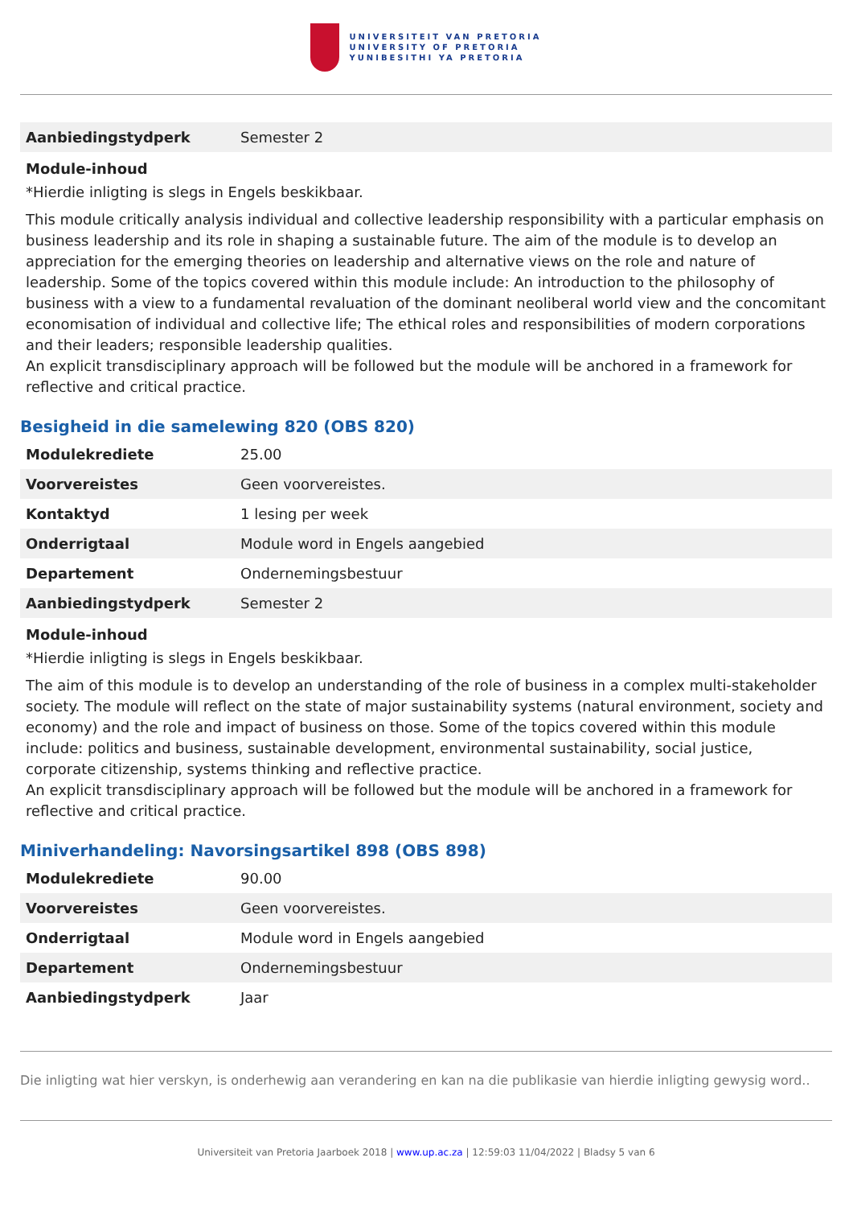UNIVERSITEIT VAN PRETORIA
UNIVERSITY OF PRETORIA
YUNIBESITHI YA PRETORIA
| Aanbiedingstydperk | Semester 2 |
Module-inhoud
*Hierdie inligting is slegs in Engels beskikbaar.
This module critically analysis individual and collective leadership responsibility with a particular emphasis on business leadership and its role in shaping a sustainable future. The aim of the module is to develop an appreciation for the emerging theories on leadership and alternative views on the role and nature of leadership. Some of the topics covered within this module include: An introduction to the philosophy of business with a view to a fundamental revaluation of the dominant neoliberal world view and the concomitant economisation of individual and collective life; The ethical roles and responsibilities of modern corporations and their leaders; responsible leadership qualities.
An explicit transdisciplinary approach will be followed but the module will be anchored in a framework for reflective and critical practice.
Besigheid in die samelewing 820 (OBS 820)
| Modulekrediete | 25.00 |
| Voorvereistes | Geen voorvereistes. |
| Kontaktyd | 1 lesing per week |
| Onderrigtaal | Module word in Engels aangebied |
| Departement | Ondernemingsbestuur |
| Aanbiedingstydperk | Semester 2 |
Module-inhoud
*Hierdie inligting is slegs in Engels beskikbaar.
The aim of this module is to develop an understanding of the role of business in a complex multi-stakeholder society. The module will reflect on the state of major sustainability systems (natural environment, society and economy) and the role and impact of business on those. Some of the topics covered within this module include: politics and business, sustainable development, environmental sustainability, social justice, corporate citizenship, systems thinking and reflective practice.
An explicit transdisciplinary approach will be followed but the module will be anchored in a framework for reflective and critical practice.
Miniverhandeling: Navorsingsartikel 898 (OBS 898)
| Modulekrediete | 90.00 |
| Voorvereistes | Geen voorvereistes. |
| Onderrigtaal | Module word in Engels aangebied |
| Departement | Ondernemingsbestuur |
| Aanbiedingstydperk | Jaar |
Die inligting wat hier verskyn, is onderhewig aan verandering en kan na die publikasie van hierdie inligting gewysig word..
Universiteit van Pretoria Jaarboek 2018 | www.up.ac.za | 12:59:03 11/04/2022 | Bladsy 5 van 6